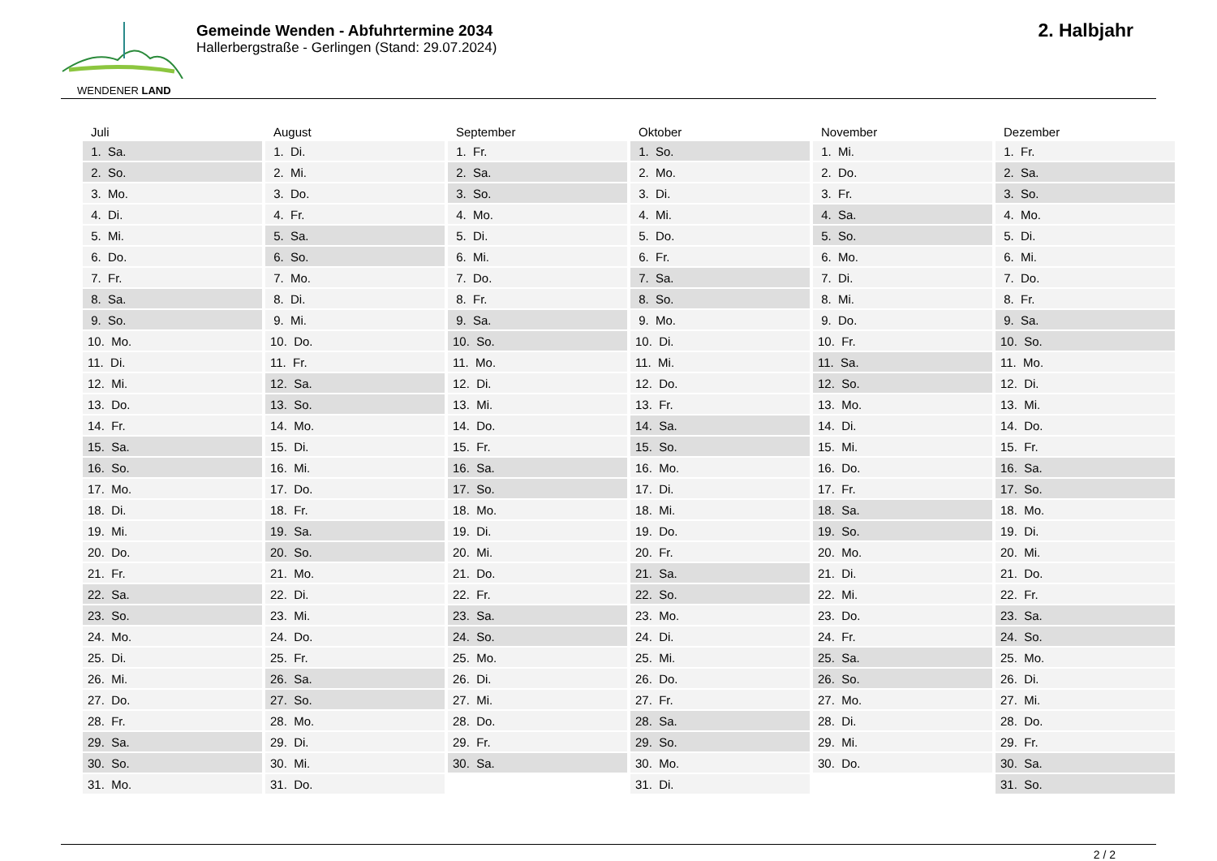WENDENER LAND
Gemeinde Wenden - Abfuhrtermine 2034
Hallerbergstraße - Gerlingen (Stand: 29.07.2024)
2. Halbjahr
| Juli | August | September | Oktober | November | Dezember |
| --- | --- | --- | --- | --- | --- |
| 1. Sa. | 1. Di. | 1. Fr. | 1. So. | 1. Mi. | 1. Fr. |
| 2. So. | 2. Mi. | 2. Sa. | 2. Mo. | 2. Do. | 2. Sa. |
| 3. Mo. | 3. Do. | 3. So. | 3. Di. | 3. Fr. | 3. So. |
| 4. Di. | 4. Fr. | 4. Mo. | 4. Mi. | 4. Sa. | 4. Mo. |
| 5. Mi. | 5. Sa. | 5. Di. | 5. Do. | 5. So. | 5. Di. |
| 6. Do. | 6. So. | 6. Mi. | 6. Fr. | 6. Mo. | 6. Mi. |
| 7. Fr. | 7. Mo. | 7. Do. | 7. Sa. | 7. Di. | 7. Do. |
| 8. Sa. | 8. Di. | 8. Fr. | 8. So. | 8. Mi. | 8. Fr. |
| 9. So. | 9. Mi. | 9. Sa. | 9. Mo. | 9. Do. | 9. Sa. |
| 10. Mo. | 10. Do. | 10. So. | 10. Di. | 10. Fr. | 10. So. |
| 11. Di. | 11. Fr. | 11. Mo. | 11. Mi. | 11. Sa. | 11. Mo. |
| 12. Mi. | 12. Sa. | 12. Di. | 12. Do. | 12. So. | 12. Di. |
| 13. Do. | 13. So. | 13. Mi. | 13. Fr. | 13. Mo. | 13. Mi. |
| 14. Fr. | 14. Mo. | 14. Do. | 14. Sa. | 14. Di. | 14. Do. |
| 15. Sa. | 15. Di. | 15. Fr. | 15. So. | 15. Mi. | 15. Fr. |
| 16. So. | 16. Mi. | 16. Sa. | 16. Mo. | 16. Do. | 16. Sa. |
| 17. Mo. | 17. Do. | 17. So. | 17. Di. | 17. Fr. | 17. So. |
| 18. Di. | 18. Fr. | 18. Mo. | 18. Mi. | 18. Sa. | 18. Mo. |
| 19. Mi. | 19. Sa. | 19. Di. | 19. Do. | 19. So. | 19. Di. |
| 20. Do. | 20. So. | 20. Mi. | 20. Fr. | 20. Mo. | 20. Mi. |
| 21. Fr. | 21. Mo. | 21. Do. | 21. Sa. | 21. Di. | 21. Do. |
| 22. Sa. | 22. Di. | 22. Fr. | 22. So. | 22. Mi. | 22. Fr. |
| 23. So. | 23. Mi. | 23. Sa. | 23. Mo. | 23. Do. | 23. Sa. |
| 24. Mo. | 24. Do. | 24. So. | 24. Di. | 24. Fr. | 24. So. |
| 25. Di. | 25. Fr. | 25. Mo. | 25. Mi. | 25. Sa. | 25. Mo. |
| 26. Mi. | 26. Sa. | 26. Di. | 26. Do. | 26. So. | 26. Di. |
| 27. Do. | 27. So. | 27. Mi. | 27. Fr. | 27. Mo. | 27. Mi. |
| 28. Fr. | 28. Mo. | 28. Do. | 28. Sa. | 28. Di. | 28. Do. |
| 29. Sa. | 29. Di. | 29. Fr. | 29. So. | 29. Mi. | 29. Fr. |
| 30. So. | 30. Mi. | 30. Sa. | 30. Mo. | 30. Do. | 30. Sa. |
| 31. Mo. | 31. Do. | | 31. Di. | | 31. So. |
2 / 2